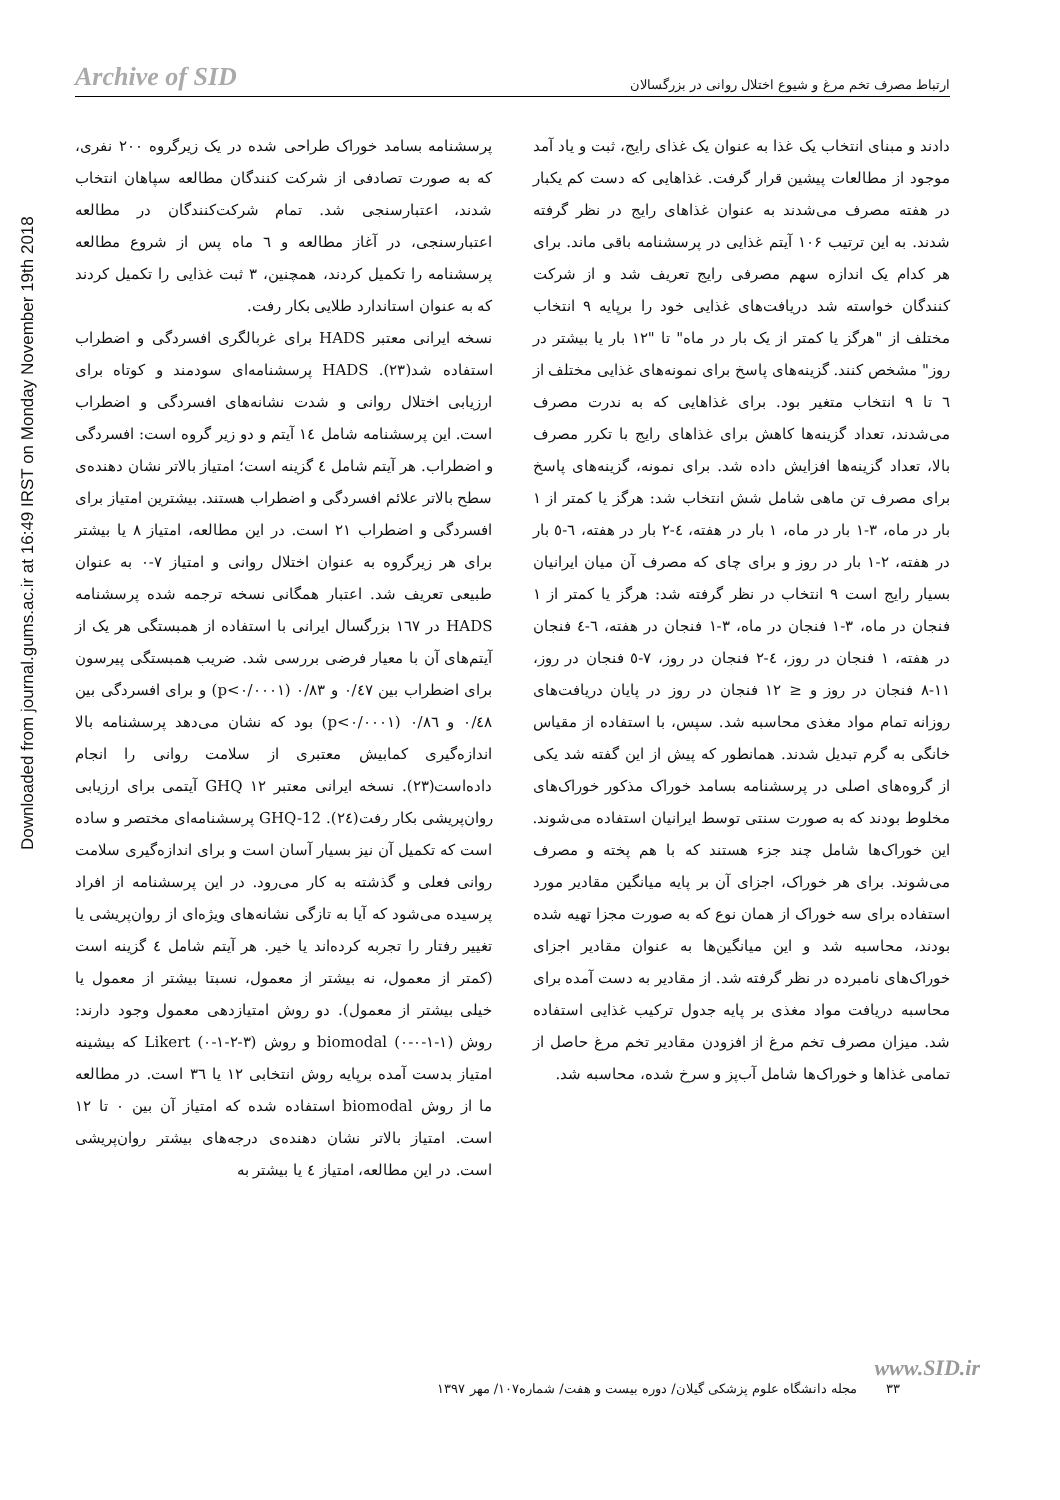Downloaded from journal.gums.ac.ir at 16:49 IRST on Monday November 19th 2018
Archive of SID ارتباط مصرف تخم مرغ و شیوع اختلال روانی در بزرگسالان
دادند و مبنای انتخاب یک غذا به عنوان یک غذای رایج، ثبت و یاد آمد موجود از مطالعات پیشین قرار گرفت. غذاهایی که دست کم یکبار در هفته مصرف می‌شدند به عنوان غذاهای رایج در نظر گرفته شدند. به این ترتیب ۱۰۶ آیتم غذایی در پرسشنامه باقی ماند. برای هر کدام یک اندازه سهم مصرفی رایج تعریف شد و از شرکت کنندگان خواسته شد دریافت‌های غذایی خود را برپایه ۹ انتخاب مختلف از "هرگز یا کمتر از یک بار در ماه" تا "۱۲ بار یا بیشتر در روز" مشخص کنند. گزینه‌های پاسخ برای نمونه‌های غذایی مختلف از ٦ تا ۹ انتخاب متغیر بود. برای غذاهایی که به ندرت مصرف می‌شدند، تعداد گزینه‌ها کاهش برای غذاهای رایج با تکرر مصرف بالا، تعداد گزینه‌ها افزایش داده شد. برای نمونه، گزینه‌های پاسخ برای مصرف تن ماهی شامل شش انتخاب شد: هرگز یا کمتر از ۱ بار در ماه، ۳-۱ بار در ماه، ۱ بار در هفته، ٤-۲ بار در هفته، ٦-٥ بار در هفته، ۲-۱ بار در روز و برای چای که مصرف آن میان ایرانیان بسیار رایج است ۹ انتخاب در نظر گرفته شد: هرگز یا کمتر از ۱ فنجان در ماه، ۳-۱ فنجان در ماه، ۳-۱ فنجان در هفته، ٦-٤ فنجان در هفته، ۱ فنجان در روز، ٤-۲ فنجان در روز، ۷-٥ فنجان در روز، ۱۱-۸ فنجان در روز و ≤ ۱۲ فنجان در روز در پایان دریافت‌های روزانه تمام مواد مغذی محاسبه شد. سپس، با استفاده از مقیاس خانگی به گرم تبدیل شدند. همانطور که پیش از این گفته شد یکی از گروه‌های اصلی در پرسشنامه بسامد خوراک مذکور خوراک‌های مخلوط بودند که به صورت سنتی توسط ایرانیان استفاده می‌شوند. این خوراک‌ها شامل چند جزء هستند که با هم پخته و مصرف می‌شوند. برای هر خوراک، اجزای آن بر پایه میانگین مقادیر مورد استفاده برای سه خوراک از همان نوع که به صورت مجزا تهیه شده بودند، محاسبه شد و این میانگین‌ها به عنوان مقادیر اجزای خوراک‌های نامبرده در نظر گرفته شد. از مقادیر به دست آمده برای محاسبه دریافت مواد مغذی بر پایه جدول ترکیب غذایی استفاده شد. میزان مصرف تخم مرغ از افزودن مقادیر تخم مرغ حاصل از تمامی غذاها و خوراک‌ها شامل آب‌پز و سرخ شده، محاسبه شد.
پرسشنامه بسامد خوراک طراحی شده در یک زیرگروه ۲۰۰ نفری، که به صورت تصادفی از شرکت کنندگان مطالعه سپاهان انتخاب شدند، اعتبارسنجی شد. تمام شرکت‌کنندگان در مطالعه اعتبارسنجی، در آغاز مطالعه و ٦ ماه پس از شروع مطالعه پرسشنامه را تکمیل کردند، همچنین، ۳ ثبت غذایی را تکمیل کردند که به عنوان استاندارد طلایی بکار رفت.
نسخه ایرانی معتبر HADS برای غربالگری افسردگی و اضطراب استفاده شد(۲۳). HADS پرسشنامه‌ای سودمند و کوتاه برای ارزیابی اختلال روانی و شدت نشانه‌های افسردگی و اضطراب است. این پرسشنامه شامل ١٤ آیتم و دو زیر گروه است: افسردگی و اضطراب. هر آیتم شامل ٤ گزینه است؛ امتیاز بالاتر نشان دهنده‌ی سطح بالاتر علائم افسردگی و اضطراب هستند. بیشترین امتیاز برای افسردگی و اضطراب ۲۱ است. در این مطالعه، امتیاز ۸ یا بیشتر برای هر زیرگروه به عنوان اختلال روانی و امتیاز ۷-۰ به عنوان طبیعی تعریف شد. اعتبار همگانی نسخه ترجمه شده پرسشنامه HADS در ١٦٧ بزرگسال ایرانی با استفاده از همبستگی هر یک از آیتم‌های آن با معیار فرضی بررسی شد. ضریب همبستگی پیرسون برای اضطراب بین ۰/٤٧ و ۰/۸۳ (p<۰/۰۰۰۱) و برای افسردگی بین ۰/٤٨ و ۰/۸٦ (p<۰/۰۰۰۱) بود که نشان می‌دهد پرسشنامه بالا اندازه‌گیری کمابیش معتبری از سلامت روانی را انجام داده‌است(۲۳). نسخه ایرانی معتبر GHQ ۱۲ آیتمی برای ارزیابی روان‌پریشی بکار رفت(٢٤). GHQ-12 پرسشنامه‌ای مختصر و ساده است که تکمیل آن نیز بسیار آسان است و برای اندازه‌گیری سلامت روانی فعلی و گذشته به کار می‌رود. در این پرسشنامه از افراد پرسیده می‌شود که آیا به تازگی نشانه‌های ویژه‌ای از روان‌پریشی یا تغییر رفتار را تجربه کرده‌اند یا خیر. هر آیتم شامل ٤ گزینه است (کمتر از معمول، نه بیشتر از معمول، نسبتا بیشتر از معمول یا خیلی بیشتر از معمول). دو روش امتیازدهی معمول وجود دارند: روش biomodal (۰-۰-۱-۱) و روش Likert (۰-۱-۲-۳) که بیشینه امتیاز بدست آمده برپایه روش انتخابی ۱۲ یا ٣٦ است. در مطالعه ما از روش biomodal استفاده شده که امتیاز آن بین ۰ تا ۱۲ است. امتیاز بالاتر نشان دهنده‌ی درجه‌های بیشتر روان‌پریشی است. در این مطالعه، امتیاز ٤ یا بیشتر به
www.SID.ir
۳۳ مجله دانشگاه علوم پزشکی گیلان/ دوره بیست و هفت/ شماره۱۰۷/ مهر ۱۳۹۷